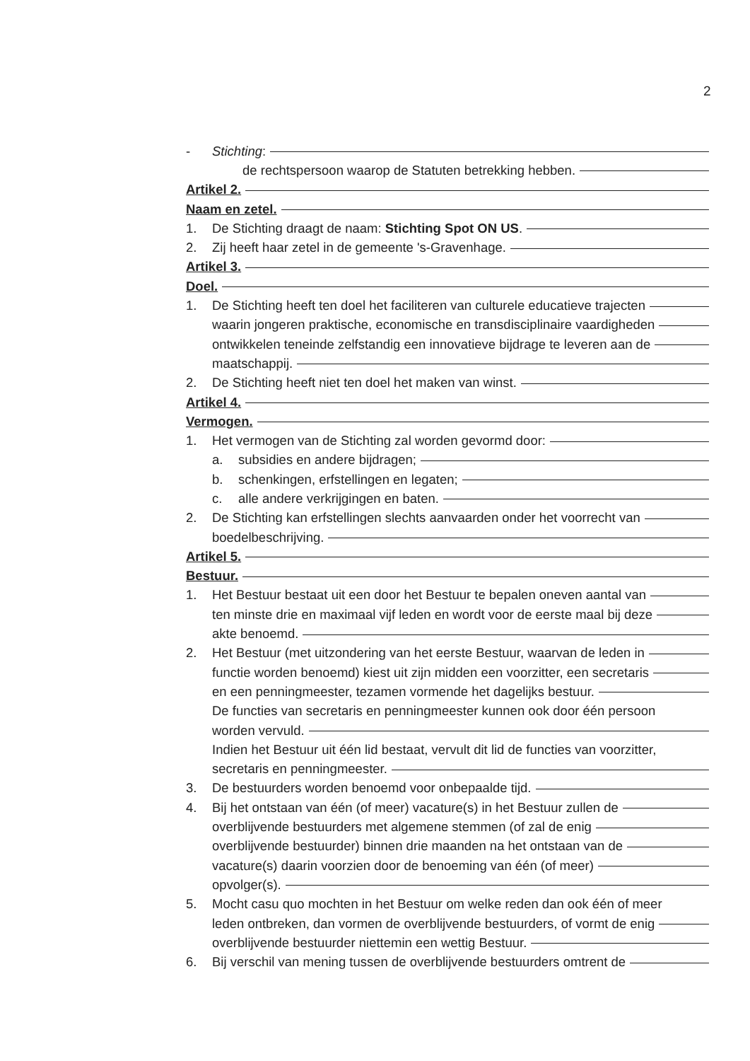2
- Stichting:
de rechtspersoon waarop de Statuten betrekking hebben.
Artikel 2.
Naam en zetel.
1. De Stichting draagt de naam: Stichting Spot ON US.
2. Zij heeft haar zetel in de gemeente 's-Gravenhage.
Artikel 3.
Doel.
1. De Stichting heeft ten doel het faciliteren van culturele educatieve trajecten
waarin jongeren praktische, economische en transdisciplinaire vaardigheden
ontwikkelen teneinde zelfstandig een innovatieve bijdrage te leveren aan de
maatschappij.
2. De Stichting heeft niet ten doel het maken van winst.
Artikel 4.
Vermogen.
1. Het vermogen van de Stichting zal worden gevormd door:
a. subsidies en andere bijdragen;
b. schenkingen, erfstellingen en legaten;
c. alle andere verkrijgingen en baten.
2. De Stichting kan erfstellingen slechts aanvaarden onder het voorrecht van
boedelbeschrijving.
Artikel 5.
Bestuur.
1. Het Bestuur bestaat uit een door het Bestuur te bepalen oneven aantal van
ten minste drie en maximaal vijf leden en wordt voor de eerste maal bij deze
akte benoemd.
2. Het Bestuur (met uitzondering van het eerste Bestuur, waarvan de leden in
functie worden benoemd) kiest uit zijn midden een voorzitter, een secretaris
en een penningmeester, tezamen vormende het dagelijks bestuur.
De functies van secretaris en penningmeester kunnen ook door één persoon
worden vervuld.
Indien het Bestuur uit één lid bestaat, vervult dit lid de functies van voorzitter,
secretaris en penningmeester.
3. De bestuurders worden benoemd voor onbepaalde tijd.
4. Bij het ontstaan van één (of meer) vacature(s) in het Bestuur zullen de
overblijvende bestuurders met algemene stemmen (of zal de enig
overblijvende bestuurder) binnen drie maanden na het ontstaan van de
vacature(s) daarin voorzien door de benoeming van één (of meer)
opvolger(s).
5. Mocht casu quo mochten in het Bestuur om welke reden dan ook één of meer
leden ontbreken, dan vormen de overblijvende bestuurders, of vormt de enig
overblijvende bestuurder niettemin een wettig Bestuur.
6. Bij verschil van mening tussen de overblijvende bestuurders omtrent de